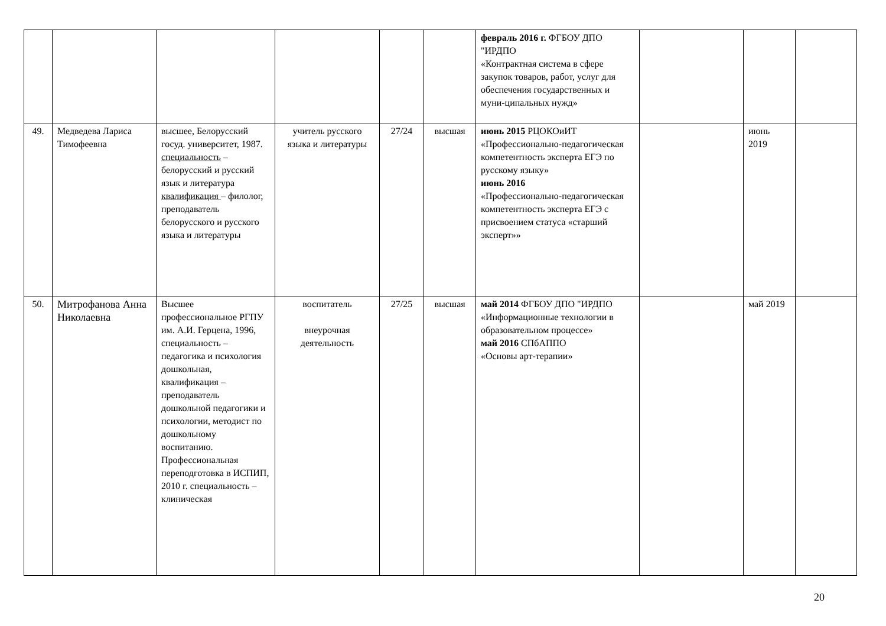| | | | | | | февраль 2016 г. ФГБОУ ДПО "ИРДПО «Контрактная система в сфере закупок товаров, работ, услуг для обеспечения государственных и муни-ципальных нужд» | | | |
| 49. | Медведева Лариса Тимофеевна | высшее, Белорусский госуд. университет, 1987. специальность – белорусский и русский язык и литература квалификация – филолог, преподаватель белорусского и русского языка и литературы | учитель русского языка и литературы | 27/24 | высшая | июнь 2015 РЦОКОиИТ «Профессионально-педагогическая компетентность эксперта ЕГЭ по русскому языку» июнь 2016 «Профессионально-педагогическая компетентность эксперта ЕГЭ с присвоением статуса «старший эксперт»» | | июнь 2019 | |
| 50. | Митрофанова Анна Николаевна | Высшее профессиональное РГПУ им. А.И. Герцена, 1996, специальность – педагогика и психология дошкольная, квалификация – преподаватель дошкольной педагогики и психологии, методист по дошкольному воспитанию. Профессиональная переподготовка в ИСПИП, 2010 г. специальность – клиническая | воспитатель внеурочная деятельность | 27/25 | высшая | май 2014 ФГБОУ ДПО "ИРДПО «Информационные технологии в образовательном процессе» май 2016 СПбАППО «Основы арт-терапии» | | май 2019 | |
20